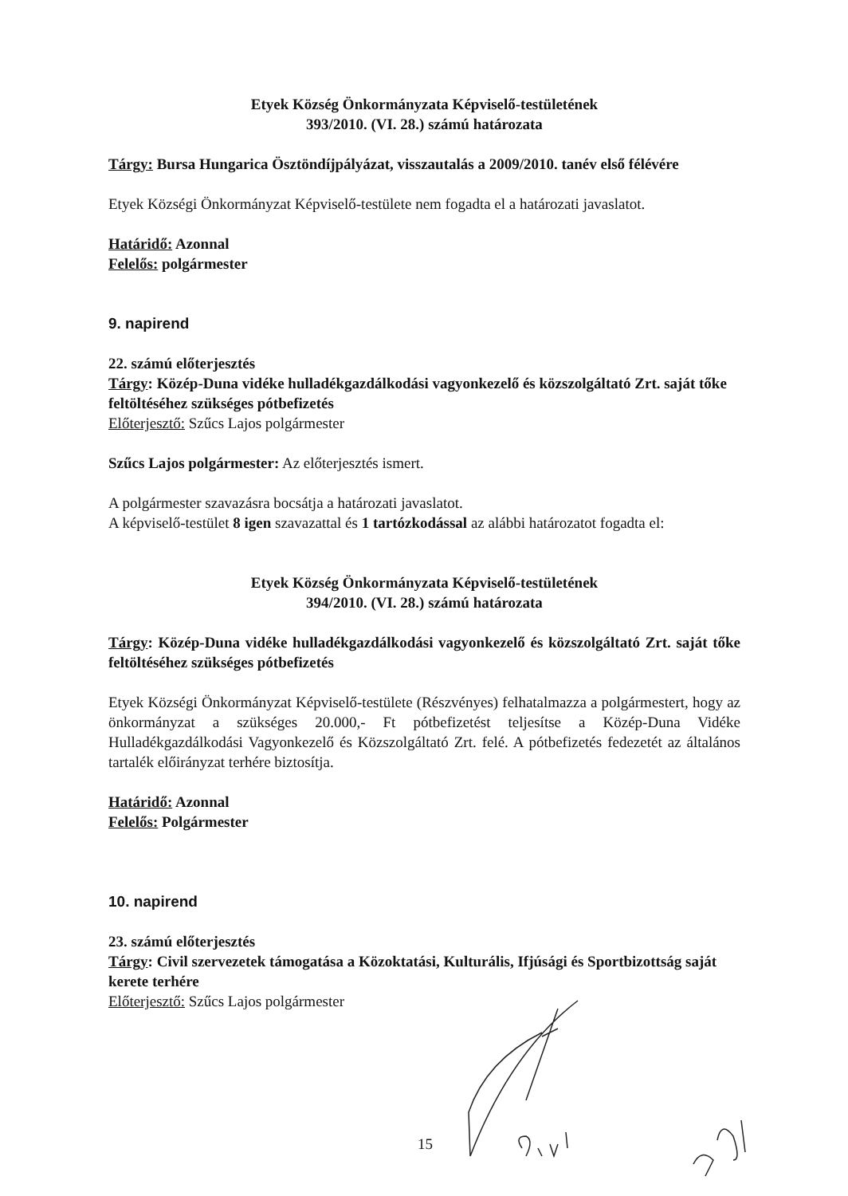Etyek Község Önkormányzata Képviselő-testületének
393/2010. (VI. 28.) számú határozata
Tárgy: Bursa Hungarica Ösztöndíjpályázat, visszautalás a 2009/2010. tanév első félévére
Etyek Községi Önkormányzat Képviselő-testülete nem fogadta el a határozati javaslatot.
Határidő: Azonnal
Felelős: polgármester
9. napirend
22. számú előterjesztés
Tárgy: Közép-Duna vidéke hulladékgazdálkodási vagyonkezelő és közszolgáltató Zrt. saját tőke feltöltéséhez szükséges pótbefizetés
Előterjesztő: Szűcs Lajos polgármester
Szűcs Lajos polgármester: Az előterjesztés ismert.
A polgármester szavazásra bocsátja a határozati javaslatot.
A képviselő-testület 8 igen szavazattal és 1 tartózkodással az alábbi határozatot fogadta el:
Etyek Község Önkormányzata Képviselő-testületének
394/2010. (VI. 28.) számú határozata
Tárgy: Közép-Duna vidéke hulladékgazdálkodási vagyonkezelő és közszolgáltató Zrt. saját tőke feltöltéséhez szükséges pótbefizetés
Etyek Községi Önkormányzat Képviselő-testülete (Részvényes) felhatalmazza a polgármestert, hogy az önkormányzat a szükséges 20.000,- Ft pótbefizetést teljesítse a Közép-Duna Vidéke Hulladékgazdálkodási Vagyonkezelő és Közszolgáltató Zrt. felé. A pótbefizetés fedezetét az általános tartalék előirányzat terhére biztosítja.
Határidő: Azonnal
Felelős: Polgármester
10. napirend
23. számú előterjesztés
Tárgy: Civil szervezetek támogatása a Közoktatási, Kulturális, Ifjúsági és Sportbizottság saját kerete terhére
Előterjesztő: Szűcs Lajos polgármester
15